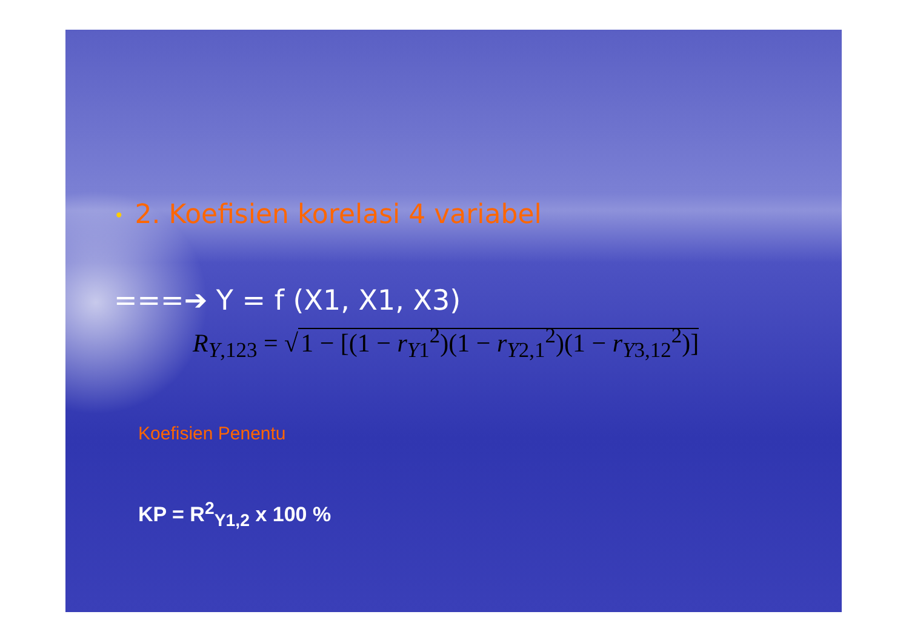• 2. Koefisien korelasi 4 variabel
===➔ Y = f (X1, X1, X3)
R<sub>Y,123</sub> = √ 1 − [(1 − r<sub>Y1</sub><sup>2</sup>)(1 − r<sub>Y2,1</sub><sup>2</sup>)(1 − r<sub>Y3,12</sub><sup>2</sup>)]
Koefisien Penentu
KP = R<sup>2</sup><sub>Y1,2</sub> x 100 %